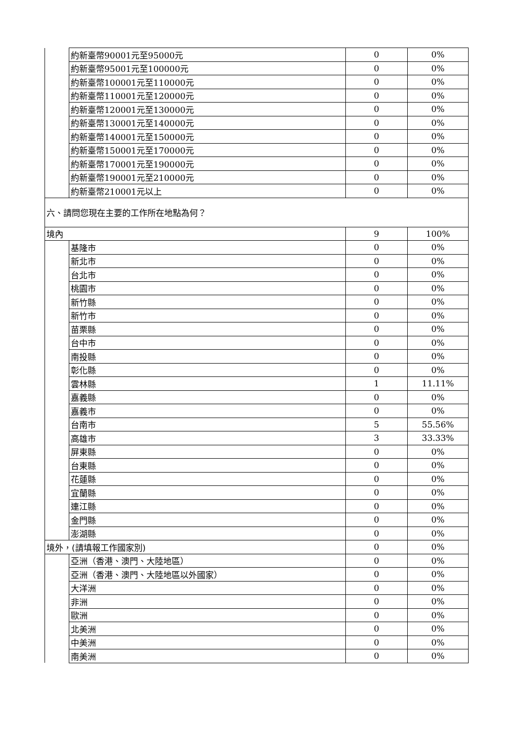| | 約新臺幣90001元至95000元 | 0 | 0% |
| | 約新臺幣95001元至100000元 | 0 | 0% |
| | 約新臺幣100001元至110000元 | 0 | 0% |
| | 約新臺幣110001元至120000元 | 0 | 0% |
| | 約新臺幣120001元至130000元 | 0 | 0% |
| | 約新臺幣130001元至140000元 | 0 | 0% |
| | 約新臺幣140001元至150000元 | 0 | 0% |
| | 約新臺幣150001元至170000元 | 0 | 0% |
| | 約新臺幣170001元至190000元 | 0 | 0% |
| | 約新臺幣190001元至210000元 | 0 | 0% |
| | 約新臺幣210001元以上 | 0 | 0% |
| 六、請問您現在主要的工作所在地點為何？ | | | |
| 境內 | | 9 | 100% |
| | 基隆市 | 0 | 0% |
| | 新北市 | 0 | 0% |
| | 台北市 | 0 | 0% |
| | 桃園市 | 0 | 0% |
| | 新竹縣 | 0 | 0% |
| | 新竹市 | 0 | 0% |
| | 苗栗縣 | 0 | 0% |
| | 台中市 | 0 | 0% |
| | 南投縣 | 0 | 0% |
| | 彰化縣 | 0 | 0% |
| | 雲林縣 | 1 | 11.11% |
| | 嘉義縣 | 0 | 0% |
| | 嘉義市 | 0 | 0% |
| | 台南市 | 5 | 55.56% |
| | 高雄市 | 3 | 33.33% |
| | 屏東縣 | 0 | 0% |
| | 台東縣 | 0 | 0% |
| | 花蓮縣 | 0 | 0% |
| | 宜蘭縣 | 0 | 0% |
| | 連江縣 | 0 | 0% |
| | 金門縣 | 0 | 0% |
| | 澎湖縣 | 0 | 0% |
| 境外，(請填報工作國家別) | | 0 | 0% |
| | 亞洲（香港、澳門、大陸地區） | 0 | 0% |
| | 亞洲（香港、澳門、大陸地區以外國家） | 0 | 0% |
| | 大洋洲 | 0 | 0% |
| | 非洲 | 0 | 0% |
| | 歐洲 | 0 | 0% |
| | 北美洲 | 0 | 0% |
| | 中美洲 | 0 | 0% |
| | 南美洲 | 0 | 0% |